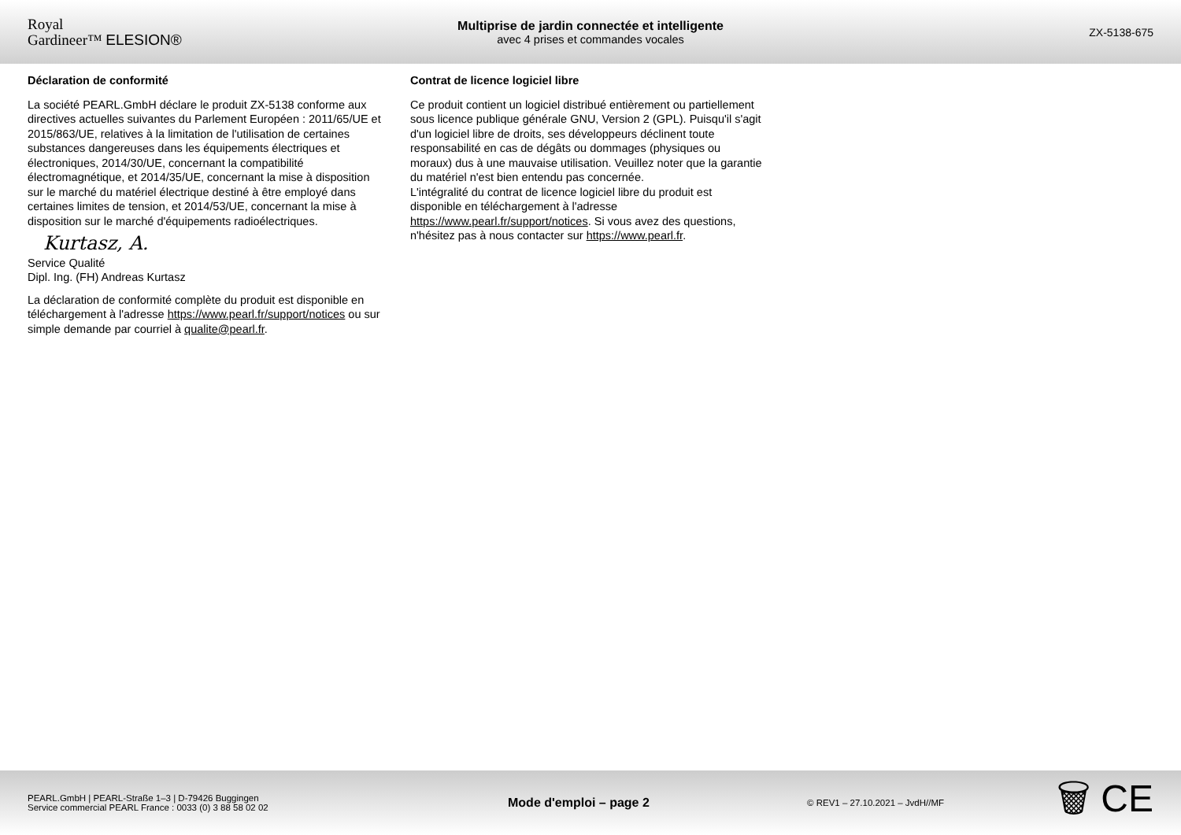Royal
Gardineer™ ELESION®
Multiprise de jardin connectée et intelligente
avec 4 prises et commandes vocales
ZX-5138-675
Déclaration de conformité
La société PEARL.GmbH déclare le produit ZX-5138 conforme aux directives actuelles suivantes du Parlement Européen : 2011/65/UE et 2015/863/UE, relatives à la limitation de l'utilisation de certaines substances dangereuses dans les équipements électriques et électroniques, 2014/30/UE, concernant la compatibilité électromagnétique, et 2014/35/UE, concernant la mise à disposition sur le marché du matériel électrique destiné à être employé dans certaines limites de tension, et 2014/53/UE, concernant la mise à disposition sur le marché d'équipements radioélectriques.
Kurtasz, A.
Service Qualité
Dipl. Ing. (FH) Andreas Kurtasz
La déclaration de conformité complète du produit est disponible en téléchargement à l'adresse https://www.pearl.fr/support/notices ou sur simple demande par courriel à qualite@pearl.fr.
Contrat de licence logiciel libre
Ce produit contient un logiciel distribué entièrement ou partiellement sous licence publique générale GNU, Version 2 (GPL). Puisqu'il s'agit d'un logiciel libre de droits, ses développeurs déclinent toute responsabilité en cas de dégâts ou dommages (physiques ou moraux) dus à une mauvaise utilisation. Veuillez noter que la garantie du matériel n'est bien entendu pas concernée.
L'intégralité du contrat de licence logiciel libre du produit est disponible en téléchargement à l'adresse https://www.pearl.fr/support/notices. Si vous avez des questions, n'hésitez pas à nous contacter sur https://www.pearl.fr.
PEARL.GmbH | PEARL-Straße 1–3 | D-79426 Buggingen
Service commercial PEARL France : 0033 (0) 3 88 58 02 02
Mode d'emploi – page 2
© REV1 – 27.10.2021 – JvdH//MF
🗑 CE